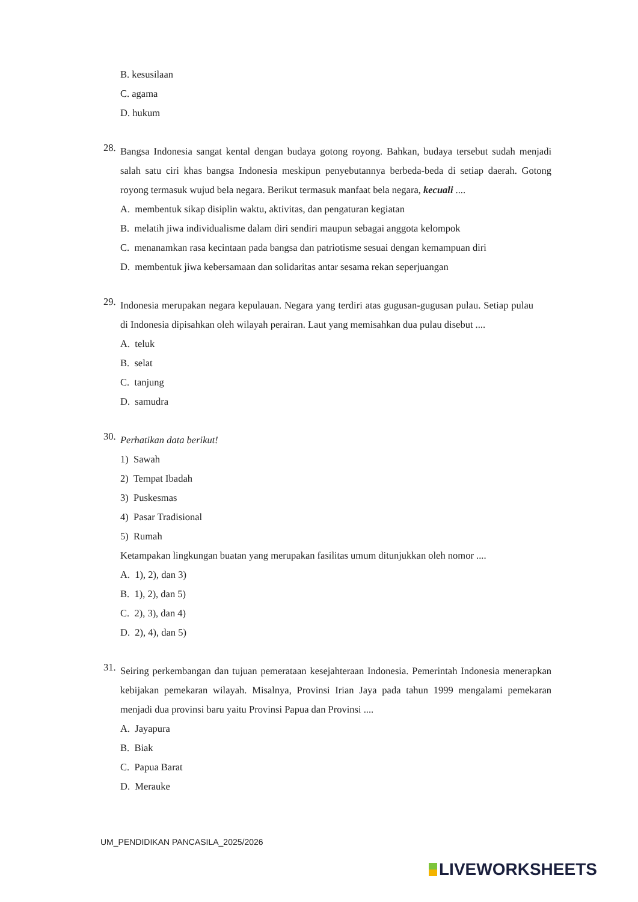B. kesusilaan
C. agama
D. hukum
28.
Bangsa Indonesia sangat kental dengan budaya gotong royong. Bahkan, budaya tersebut sudah menjadi salah satu ciri khas bangsa Indonesia meskipun penyebutannya berbeda-beda di setiap daerah. Gotong royong termasuk wujud bela negara. Berikut termasuk manfaat bela negara, kecuali ....
A. membentuk sikap disiplin waktu, aktivitas, dan pengaturan kegiatan
B. melatih jiwa individualisme dalam diri sendiri maupun sebagai anggota kelompok
C. menanamkan rasa kecintaan pada bangsa dan patriotisme sesuai dengan kemampuan diri
D. membentuk jiwa kebersamaan dan solidaritas antar sesama rekan seperjuangan
29.
Indonesia merupakan negara kepulauan. Negara yang terdiri atas gugusan-gugusan pulau. Setiap pulau di Indonesia dipisahkan oleh wilayah perairan. Laut yang memisahkan dua pulau disebut ....
A. teluk
B. selat
C. tanjung
D. samudra
30.
Perhatikan data berikut!
1) Sawah
2) Tempat Ibadah
3) Puskesmas
4) Pasar Tradisional
5) Rumah
Ketampakan lingkungan buatan yang merupakan fasilitas umum ditunjukkan oleh nomor ....
A. 1), 2), dan 3)
B. 1), 2), dan 5)
C. 2), 3), dan 4)
D. 2), 4), dan 5)
31.
Seiring perkembangan dan tujuan pemerataan kesejahteraan Indonesia. Pemerintah Indonesia menerapkan kebijakan pemekaran wilayah. Misalnya, Provinsi Irian Jaya pada tahun 1999 mengalami pemekaran menjadi dua provinsi baru yaitu Provinsi Papua dan Provinsi ....
A. Jayapura
B. Biak
C. Papua Barat
D. Merauke
UM_PENDIDIKAN PANCASILA_2025/2026
LIVEWORKSHEETS